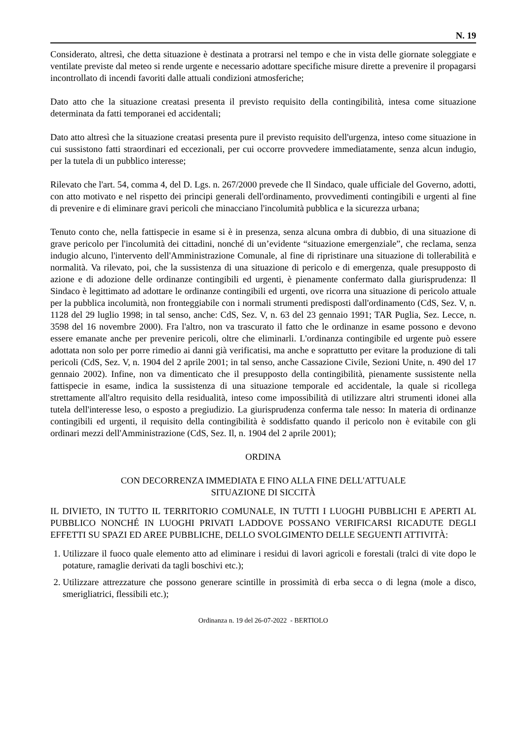N. 19
Considerato, altresì, che detta situazione è destinata a protrarsi nel tempo e che in vista delle giornate soleggiate e ventilate previste dal meteo si rende urgente e necessario adottare specifiche misure dirette a prevenire il propagarsi incontrollato di incendi favoriti dalle attuali condizioni atmosferiche;
Dato atto che la situazione creatasi presenta il previsto requisito della contingibilità, intesa come situazione determinata da fatti temporanei ed accidentali;
Dato atto altresì che la situazione creatasi presenta pure il previsto requisito dell'urgenza, inteso come situazione in cui sussistono fatti straordinari ed eccezionali, per cui occorre provvedere immediatamente, senza alcun indugio, per la tutela di un pubblico interesse;
Rilevato che l'art. 54, comma 4, del D. Lgs. n. 267/2000 prevede che Il Sindaco, quale ufficiale del Governo, adotti, con atto motivato e nel rispetto dei principi generali dell'ordinamento, provvedimenti contingibili e urgenti al fine di prevenire e di eliminare gravi pericoli che minacciano l'incolumità pubblica e la sicurezza urbana;
Tenuto conto che, nella fattispecie in esame si è in presenza, senza alcuna ombra di dubbio, di una situazione di grave pericolo per l'incolumità dei cittadini, nonché di un’evidente “situazione emergenziale”, che reclama, senza indugio alcuno, l'intervento dell'Amministrazione Comunale, al fine di ripristinare una situazione di tollerabilità e normalità. Va rilevato, poi, che la sussistenza di una situazione di pericolo e di emergenza, quale presupposto di azione e di adozione delle ordinanze contingibili ed urgenti, è pienamente confermato dalla giurisprudenza: Il Sindaco è legittimato ad adottare le ordinanze contingibili ed urgenti, ove ricorra una situazione di pericolo attuale per la pubblica incolumità, non fronteggiabile con i normali strumenti predisposti dall'ordinamento (CdS, Sez. V, n. 1128 del 29 luglio 1998; in tal senso, anche: CdS, Sez. V, n. 63 del 23 gennaio 1991; TAR Puglia, Sez. Lecce, n. 3598 del 16 novembre 2000). Fra l'altro, non va trascurato il fatto che le ordinanze in esame possono e devono essere emanate anche per prevenire pericoli, oltre che eliminarli. L'ordinanza contingibile ed urgente può essere adottata non solo per porre rimedio ai danni già verificatisi, ma anche e soprattutto per evitare la produzione di tali pericoli (CdS, Sez. V, n. 1904 del 2 aprile 2001; in tal senso, anche Cassazione Civile, Sezioni Unite, n. 490 del 17 gennaio 2002). Infine, non va dimenticato che il presupposto della contingibilità, pienamente sussistente nella fattispecie in esame, indica la sussistenza di una situazione temporale ed accidentale, la quale si ricollega strettamente all'altro requisito della residualità, inteso come impossibilità di utilizzare altri strumenti idonei alla tutela dell'interesse leso, o esposto a pregiudizio. La giurisprudenza conferma tale nesso: In materia di ordinanze contingibili ed urgenti, il requisito della contingibilità è soddisfatto quando il pericolo non è evitabile con gli ordinari mezzi dell'Amministrazione (CdS, Sez. Il, n. 1904 del 2 aprile 2001);
ORDINA
CON DECORRENZA IMMEDIATA E FINO ALLA FINE DELL'ATTUALE
SITUAZIONE DI SICCITÀ
IL DIVIETO, IN TUTTO IL TERRITORIO COMUNALE, IN TUTTI I LUOGHI PUBBLICHI E APERTI AL PUBBLICO NONCHÉ IN LUOGHI PRIVATI LADDOVE POSSANO VERIFICARSI RICADUTE DEGLI EFFETTI SU SPAZI ED AREE PUBBLICHE, DELLO SVOLGIMENTO DELLE SEGUENTI ATTIVITÀ:
1. Utilizzare il fuoco quale elemento atto ad eliminare i residui di lavori agricoli e forestali (tralci di vite dopo le potature, ramaglie derivati da tagli boschivi etc.);
2. Utilizzare attrezzature che possono generare scintille in prossimità di erba secca o di legna (mole a disco, smerigliatrici, flessibili etc.);
Ordinanza n. 19 del 26-07-2022 - BERTIOLO